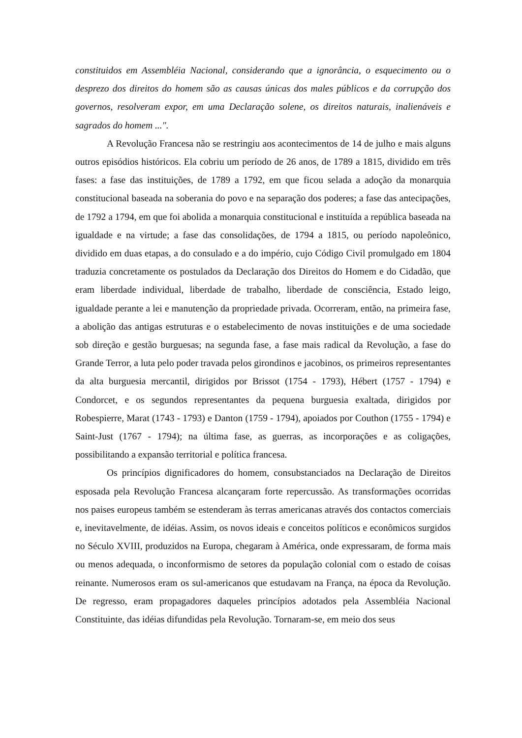constituidos em Assembléia Nacional, considerando que a ignorância, o esquecimento ou o desprezo dos direitos do homem são as causas únicas dos males públicos e da corrupção dos governos, resolveram expor, em uma Declaração solene, os direitos naturais, inalienáveis e sagrados do homem ...".
A Revolução Francesa não se restringiu aos acontecimentos de 14 de julho e mais alguns outros episódios históricos. Ela cobriu um período de 26 anos, de 1789 a 1815, dividido em três fases: a fase das instituições, de 1789 a 1792, em que ficou selada a adoção da monarquia constitucional baseada na soberania do povo e na separação dos poderes; a fase das antecipações, de 1792 a 1794, em que foi abolida a monarquia constitucional e instituída a república baseada na igualdade e na virtude; a fase das consolidações, de 1794 a 1815, ou período napoleônico, dividido em duas etapas, a do consulado e a do império, cujo Código Civil promulgado em 1804 traduzia concretamente os postulados da Declaração dos Direitos do Homem e do Cidadão, que eram liberdade individual, liberdade de trabalho, liberdade de consciência, Estado leigo, igualdade perante a lei e manutenção da propriedade privada. Ocorreram, então, na primeira fase, a abolição das antigas estruturas e o estabelecimento de novas instituições e de uma sociedade sob direção e gestão burguesas; na segunda fase, a fase mais radical da Revolução, a fase do Grande Terror, a luta pelo poder travada pelos girondinos e jacobinos, os primeiros representantes da alta burguesia mercantil, dirigidos por Brissot (1754 - 1793), Hébert (1757 - 1794) e Condorcet, e os segundos representantes da pequena burguesia exaltada, dirigidos por Robespierre, Marat (1743 - 1793) e Danton (1759 - 1794), apoiados por Couthon (1755 - 1794) e Saint-Just (1767 - 1794); na última fase, as guerras, as incorporações e as coligações, possibilitando a expansão territorial e política francesa.
Os princípios dignificadores do homem, consubstanciados na Declaração de Direitos esposada pela Revolução Francesa alcançaram forte repercussão. As transformações ocorridas nos paises europeus também se estenderam às terras americanas através dos contactos comerciais e, inevitavelmente, de idéias. Assim, os novos ideais e conceitos políticos e econômicos surgidos no Século XVIII, produzidos na Europa, chegaram à América, onde expressaram, de forma mais ou menos adequada, o inconformismo de setores da população colonial com o estado de coisas reinante. Numerosos eram os sul-americanos que estudavam na França, na época da Revolução. De regresso, eram propagadores daqueles princípios adotados pela Assembléia Nacional Constituinte, das idéias difundidas pela Revolução. Tornaram-se, em meio dos seus